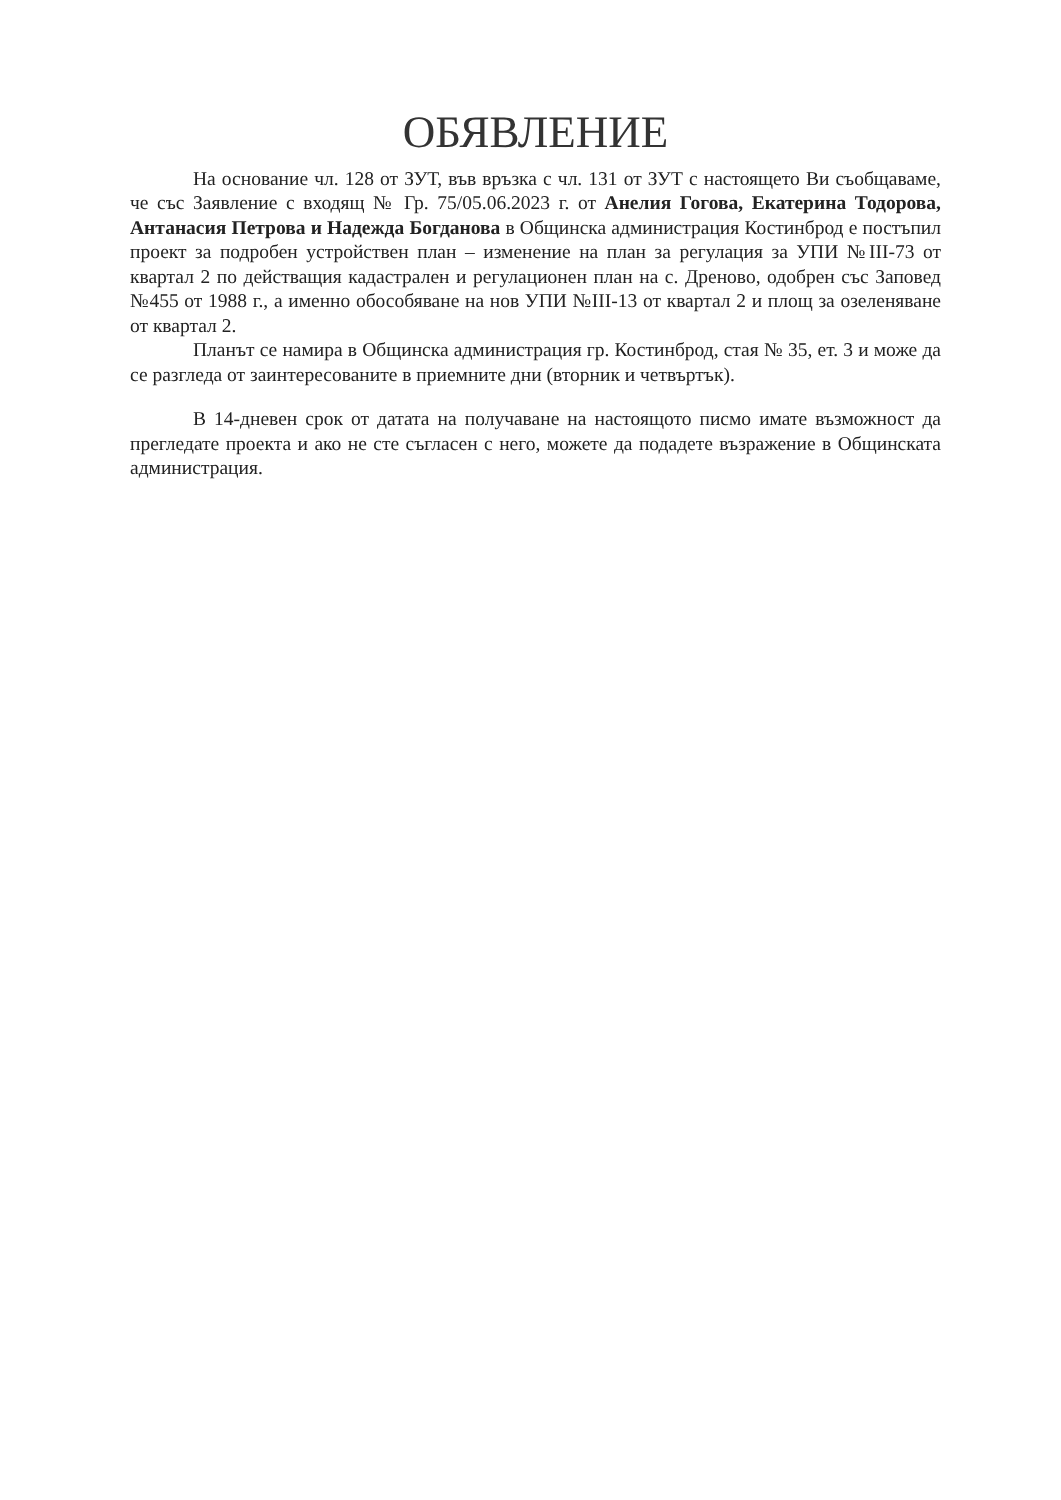ОБЯВЛЕНИЕ
На основание чл. 128 от ЗУТ, във връзка с чл. 131 от ЗУТ с настоящето Ви съобщаваме, че със Заявление с входящ № Гр. 75/05.06.2023 г. от Анелия Гогова, Екатерина Тодорова, Антанасия Петрова и Надежда Богданова в Общинска администрация Костинброд е постъпил проект за подробен устройствен план – изменение на план за регулация за УПИ №III-73 от квартал 2 по действащия кадастрален и регулационен план на с. Дреново, одобрен със Заповед №455 от 1988 г., а именно обособяване на нов УПИ №III-13 от квартал 2 и площ за озеленяване от квартал 2.
Планът се намира в Общинска администрация гр. Костинброд, стая № 35, ет. 3 и може да се разгледа от заинтересованите в приемните дни (вторник и четвъртък).
В 14-дневен срок от датата на получаване на настоящото писмо имате възможност да прегледате проекта и ако не сте съгласен с него, можете да подадете възражение в Общинската администрация.